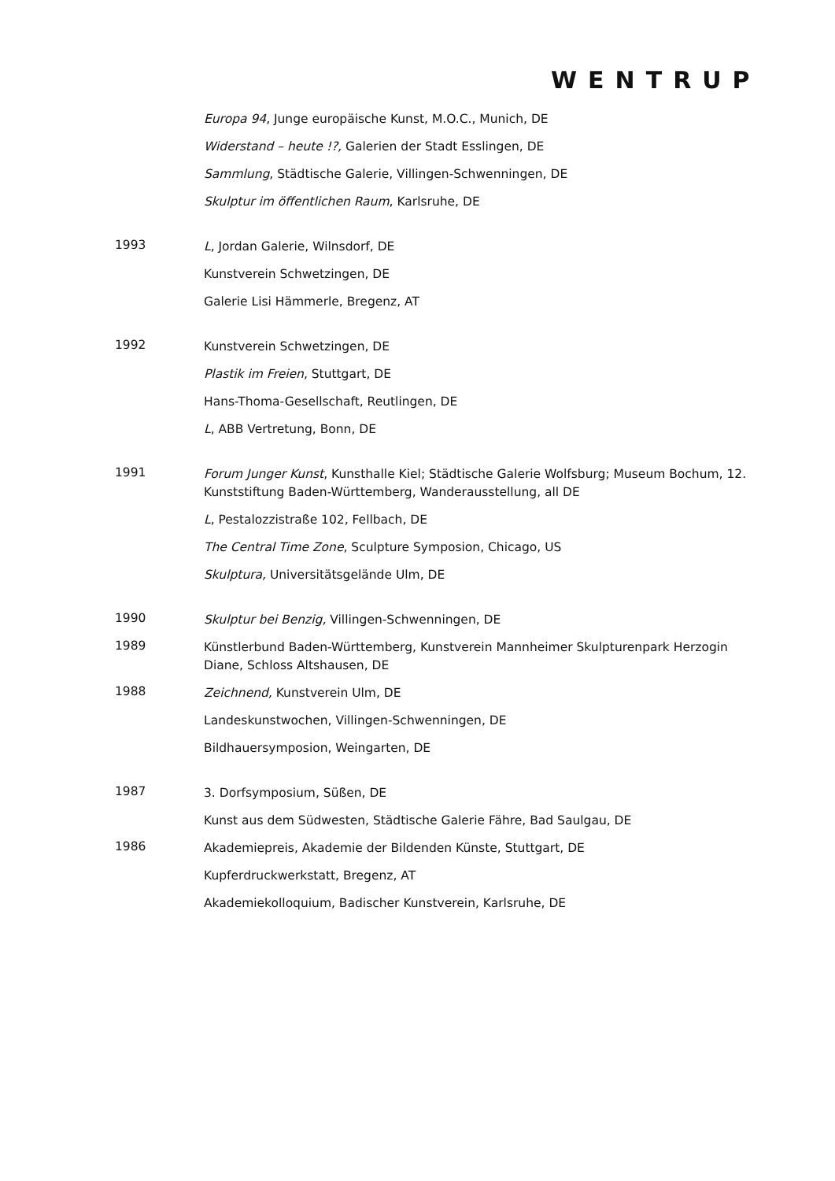WENTRUP
Europa 94, Junge europäische Kunst, M.O.C., Munich, DE
Widerstand – heute !?, Galerien der Stadt Esslingen, DE
Sammlung, Städtische Galerie, Villingen-Schwenningen, DE
Skulptur im öffentlichen Raum, Karlsruhe, DE
1993
L, Jordan Galerie, Wilnsdorf, DE
Kunstverein Schwetzingen, DE
Galerie Lisi Hämmerle, Bregenz, AT
1992
Kunstverein Schwetzingen, DE
Plastik im Freien, Stuttgart, DE
Hans-Thoma-Gesellschaft, Reutlingen, DE
L, ABB Vertretung, Bonn, DE
1991
Forum Junger Kunst, Kunsthalle Kiel; Städtische Galerie Wolfsburg; Museum Bochum, 12. Kunststiftung Baden-Württemberg, Wanderausstellung, all DE
L, Pestalozzistraße 102, Fellbach, DE
The Central Time Zone, Sculpture Symposion, Chicago, US
Skulptura, Universitätsgelände Ulm, DE
1990
Skulptur bei Benzig, Villingen-Schwenningen, DE
1989
Künstlerbund Baden-Württemberg, Kunstverein Mannheimer Skulpturenpark Herzogin Diane, Schloss Altshausen, DE
1988
Zeichnend, Kunstverein Ulm, DE
Landeskunstwochen, Villingen-Schwenningen, DE
Bildhauersymposion, Weingarten, DE
1987
3. Dorfsymposium, Süßen, DE
Kunst aus dem Südwesten, Städtische Galerie Fähre, Bad Saulgau, DE
1986
Akademiepreis, Akademie der Bildenden Künste, Stuttgart, DE
Kupferdruckwerkstatt, Bregenz, AT
Akademiekolloquium, Badischer Kunstverein, Karlsruhe, DE